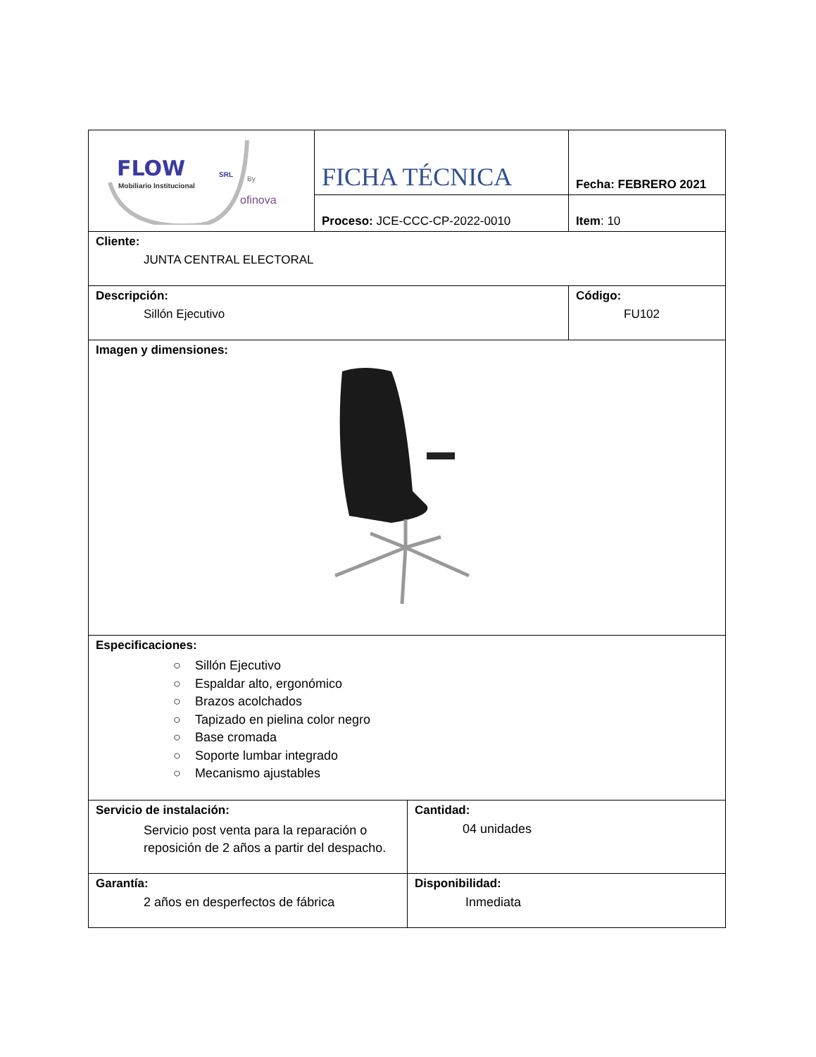| FLOW SRL Mobiliario Institucional By ofinova | FICHA TÉCNICA | Fecha: FEBRERO 2021 |
| | Proceso: JCE-CCC-CP-2022-0010 | Item : 10 |
| Cliente: JUNTA CENTRAL ELECTORAL | | |
| Descripción: Sillón Ejecutivo | | Código: FU102 |
| Imagen y dimensiones: | | |
| Especificaciones: ○ Sillón Ejecutivo ○ Espaldar alto, ergonómico ○ Brazos acolchados ○ Tapizado en pielina color negro ○ Base cromada ○ Soporte lumbar integrado ○ Mecanismo ajustables | | |
| Servicio de instalación: Servicio post venta para la reparación o reposición de 2 años a partir del despacho. | Cantidad: 04 unidades |
| Garantía: 2 años en desperfectos de fábrica | Disponibilidad: Inmediata |